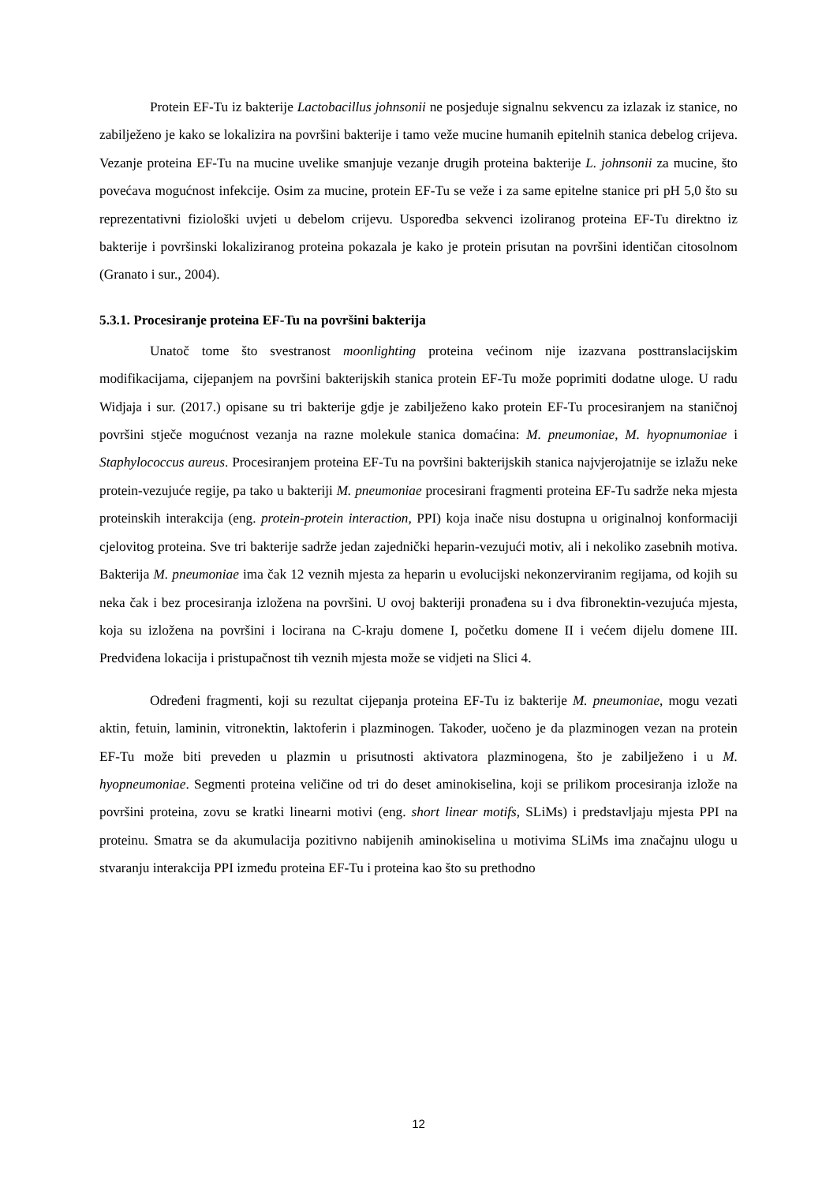Protein EF-Tu iz bakterije Lactobacillus johnsonii ne posjeduje signalnu sekvencu za izlazak iz stanice, no zabilježeno je kako se lokalizira na površini bakterije i tamo veže mucine humanih epitelnih stanica debelog crijeva. Vezanje proteina EF-Tu na mucine uvelike smanjuje vezanje drugih proteina bakterije L. johnsonii za mucine, što povećava mogućnost infekcije. Osim za mucine, protein EF-Tu se veže i za same epitelne stanice pri pH 5,0 što su reprezentativni fiziološki uvjeti u debelom crijevu. Usporedba sekvenci izoliranog proteina EF-Tu direktno iz bakterije i površinski lokaliziranog proteina pokazala je kako je protein prisutan na površini identičan citosolnom (Granato i sur., 2004).
5.3.1. Procesiranje proteina EF-Tu na površini bakterija
Unatoč tome što svestranost moonlighting proteina većinom nije izazvana posttranslacijskim modifikacijama, cijepanjem na površini bakterijskih stanica protein EF-Tu može poprimiti dodatne uloge. U radu Widjaja i sur. (2017.) opisane su tri bakterije gdje je zabilježeno kako protein EF-Tu procesiranjem na staničnoj površini stječe mogućnost vezanja na razne molekule stanica domaćina: M. pneumoniae, M. hyopnumoniae i Staphylococcus aureus. Procesiranjem proteina EF-Tu na površini bakterijskih stanica najvjerojatnije se izlažu neke protein-vezujuće regije, pa tako u bakteriji M. pneumoniae procesirani fragmenti proteina EF-Tu sadrže neka mjesta proteinskih interakcija (eng. protein-protein interaction, PPI) koja inače nisu dostupna u originalnoj konformaciji cjelovitog proteina. Sve tri bakterije sadrže jedan zajednički heparin-vezujući motiv, ali i nekoliko zasebnih motiva. Bakterija M. pneumoniae ima čak 12 veznih mjesta za heparin u evolucijski nekonzerviranim regijama, od kojih su neka čak i bez procesiranja izložena na površini. U ovoj bakteriji pronađena su i dva fibronektin-vezujuća mjesta, koja su izložena na površini i locirana na C-kraju domene I, početku domene II i većem dijelu domene III. Predviđena lokacija i pristupačnost tih veznih mjesta može se vidjeti na Slici 4.
Određeni fragmenti, koji su rezultat cijepanja proteina EF-Tu iz bakterije M. pneumoniae, mogu vezati aktin, fetuin, laminin, vitronektin, laktoferin i plazminogen. Također, uočeno je da plazminogen vezan na protein EF-Tu može biti preveden u plazmin u prisutnosti aktivatora plazminogena, što je zabilježeno i u M. hyopneumoniae. Segmenti proteina veličine od tri do deset aminokiselina, koji se prilikom procesiranja izlože na površini proteina, zovu se kratki linearni motivi (eng. short linear motifs, SLiMs) i predstavljaju mjesta PPI na proteinu. Smatra se da akumulacija pozitivno nabijenih aminokiselina u motivima SLiMs ima značajnu ulogu u stvaranju interakcija PPI između proteina EF-Tu i proteina kao što su prethodno
12